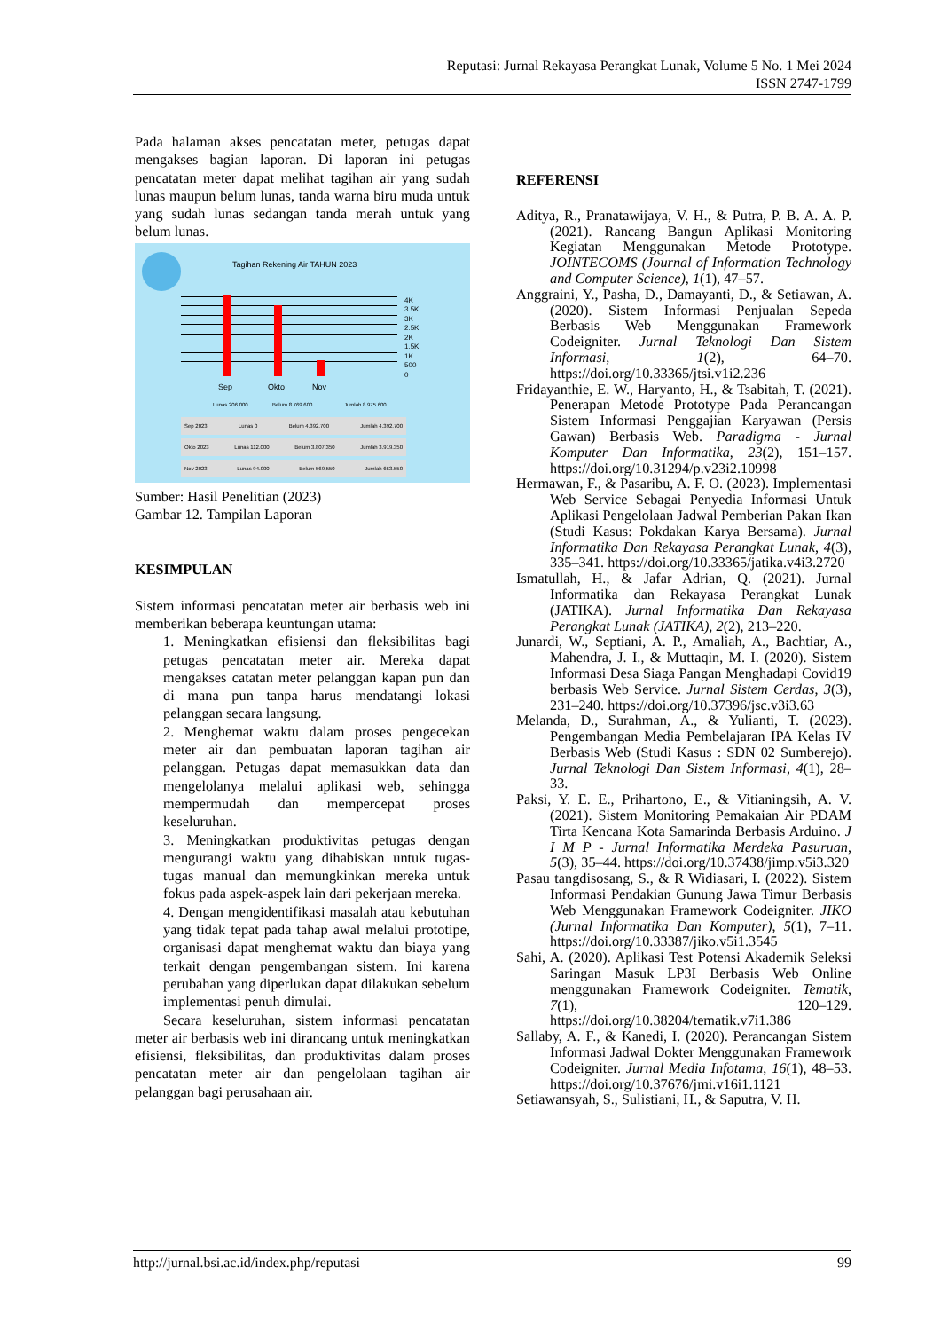Reputasi: Jurnal Rekayasa Perangkat Lunak, Volume 5 No. 1 Mei 2024
ISSN 2747-1799
Pada halaman akses pencatatan meter, petugas dapat mengakses bagian laporan. Di laporan ini petugas pencatatan meter dapat melihat tagihan air yang sudah lunas maupun belum lunas, tanda warna biru muda untuk yang sudah lunas sedangan tanda merah untuk yang belum lunas.
Tagihan Rekening Air TAHUN 2023
4K
3.5K
3K
2.5K
2K
1.5K
1K
500
0
Sep Okto Nov
Lunas 206.000 Belum 8.769.600 Jumlah 8.975.600
Sep 2023 Lunas 0 Belum 4.392.700 Jumlah 4.392.700
Okto 2023 Lunas 112.000 Belum 3.807.350 Jumlah 3.919.350
Nov 2023 Lunas 94.000 Belum 569,550 Jumlah 663.550
Sumber: Hasil Penelitian (2023)
Gambar 12. Tampilan Laporan
KESIMPULAN
Sistem informasi pencatatan meter air berbasis web ini memberikan beberapa keuntungan utama:
1. Meningkatkan efisiensi dan fleksibilitas bagi petugas pencatatan meter air. Mereka dapat mengakses catatan meter pelanggan kapan pun dan di mana pun tanpa harus mendatangi lokasi pelanggan secara langsung.
2. Menghemat waktu dalam proses pengecekan meter air dan pembuatan laporan tagihan air pelanggan. Petugas dapat memasukkan data dan mengelolanya melalui aplikasi web, sehingga mempermudah dan mempercepat proses keseluruhan.
3. Meningkatkan produktivitas petugas dengan mengurangi waktu yang dihabiskan untuk tugas-tugas manual dan memungkinkan mereka untuk fokus pada aspek-aspek lain dari pekerjaan mereka.
4. Dengan mengidentifikasi masalah atau kebutuhan yang tidak tepat pada tahap awal melalui prototipe, organisasi dapat menghemat waktu dan biaya yang terkait dengan pengembangan sistem. Ini karena perubahan yang diperlukan dapat dilakukan sebelum implementasi penuh dimulai.
Secara keseluruhan, sistem informasi pencatatan meter air berbasis web ini dirancang untuk meningkatkan efisiensi, fleksibilitas, dan produktivitas dalam proses pencatatan meter air dan pengelolaan tagihan air pelanggan bagi perusahaan air.
REFERENSI
Aditya, R., Pranatawijaya, V. H., & Putra, P. B. A. A. P. (2021). Rancang Bangun Aplikasi Monitoring Kegiatan Menggunakan Metode Prototype. JOINTECOMS (Journal of Information Technology and Computer Science), 1(1), 47–57.
Anggraini, Y., Pasha, D., Damayanti, D., & Setiawan, A. (2020). Sistem Informasi Penjualan Sepeda Berbasis Web Menggunakan Framework Codeigniter. Jurnal Teknologi Dan Sistem Informasi, 1(2), 64–70. https://doi.org/10.33365/jtsi.v1i2.236
Fridayanthie, E. W., Haryanto, H., & Tsabitah, T. (2021). Penerapan Metode Prototype Pada Perancangan Sistem Informasi Penggajian Karyawan (Persis Gawan) Berbasis Web. Paradigma - Jurnal Komputer Dan Informatika, 23(2), 151–157. https://doi.org/10.31294/p.v23i2.10998
Hermawan, F., & Pasaribu, A. F. O. (2023). Implementasi Web Service Sebagai Penyedia Informasi Untuk Aplikasi Pengelolaan Jadwal Pemberian Pakan Ikan (Studi Kasus: Pokdakan Karya Bersama). Jurnal Informatika Dan Rekayasa Perangkat Lunak, 4(3), 335–341. https://doi.org/10.33365/jatika.v4i3.2720
Ismatullah, H., & Jafar Adrian, Q. (2021). Jurnal Informatika dan Rekayasa Perangkat Lunak (JATIKA). Jurnal Informatika Dan Rekayasa Perangkat Lunak (JATIKA), 2(2), 213–220.
Junardi, W., Septiani, A. P., Amaliah, A., Bachtiar, A., Mahendra, J. I., & Muttaqin, M. I. (2020). Sistem Informasi Desa Siaga Pangan Menghadapi Covid19 berbasis Web Service. Jurnal Sistem Cerdas, 3(3), 231–240. https://doi.org/10.37396/jsc.v3i3.63
Melanda, D., Surahman, A., & Yulianti, T. (2023). Pengembangan Media Pembelajaran IPA Kelas IV Berbasis Web (Studi Kasus : SDN 02 Sumberejo). Jurnal Teknologi Dan Sistem Informasi, 4(1), 28–33.
Paksi, Y. E. E., Prihartono, E., & Vitianingsih, A. V. (2021). Sistem Monitoring Pemakaian Air PDAM Tirta Kencana Kota Samarinda Berbasis Arduino. J I M P - Jurnal Informatika Merdeka Pasuruan, 5(3), 35–44. https://doi.org/10.37438/jimp.v5i3.320
Pasau tangdisosang, S., & R Widiasari, I. (2022). Sistem Informasi Pendakian Gunung Jawa Timur Berbasis Web Menggunakan Framework Codeigniter. JIKO (Jurnal Informatika Dan Komputer), 5(1), 7–11. https://doi.org/10.33387/jiko.v5i1.3545
Sahi, A. (2020). Aplikasi Test Potensi Akademik Seleksi Saringan Masuk LP3I Berbasis Web Online menggunakan Framework Codeigniter. Tematik, 7(1), 120–129. https://doi.org/10.38204/tematik.v7i1.386
Sallaby, A. F., & Kanedi, I. (2020). Perancangan Sistem Informasi Jadwal Dokter Menggunakan Framework Codeigniter. Jurnal Media Infotama, 16(1), 48–53. https://doi.org/10.37676/jmi.v16i1.1121
Setiawansyah, S., Sulistiani, H., & Saputra, V. H.
http://jurnal.bsi.ac.id/index.php/reputasi 99